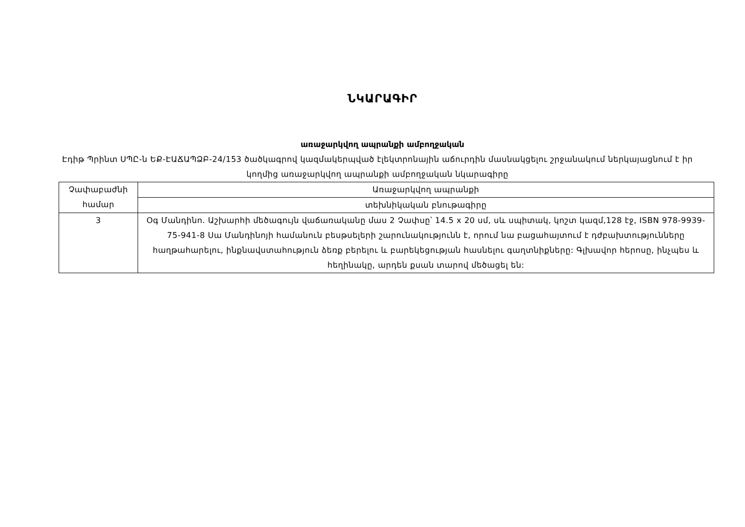ՆԿԱՐԱԳԻՐ
առաջարկվող ապրանքի ամբողջական
Էդիթ Պրինտ ՍՊԸ-ն ԵՔ-ԷԱՃԱՊՁԲ-24/153 ծածկագրով կազմակերպված էլեկտրոնային աճուրդին մասնակցելու շրջանակում ներկայացնում է իր կողմից առաջարկվող ապրանքի ամբողջական նկարագիրը
| Չափաբաժնի համար | Առաջարկվող ապրանքի |
| | տեխնիկական բնութագիրը |
| 3 | Օգ Մանդինո. Աշխարհի մեծագույն վաճառականը մաս 2 Չափսը՝ 14.5 x 20 սմ, սև սպիտակ, կոշտ կազմ,128 էջ, ISBN 978-9939-75-941-8 Սա Մանդինոյի համանուն բեսթսելերի շարունակությունն է, որում նա բացահայտում է դժբախտությունները հաղթահարելու, ինքնավստահություն ձեռք բերելու և բարեկեցության հասնելու գաղտնիքները: Գլխավոր հերոսը, ինչպես և հեղինակը, արդեն քսան տարով մեծացել են: |